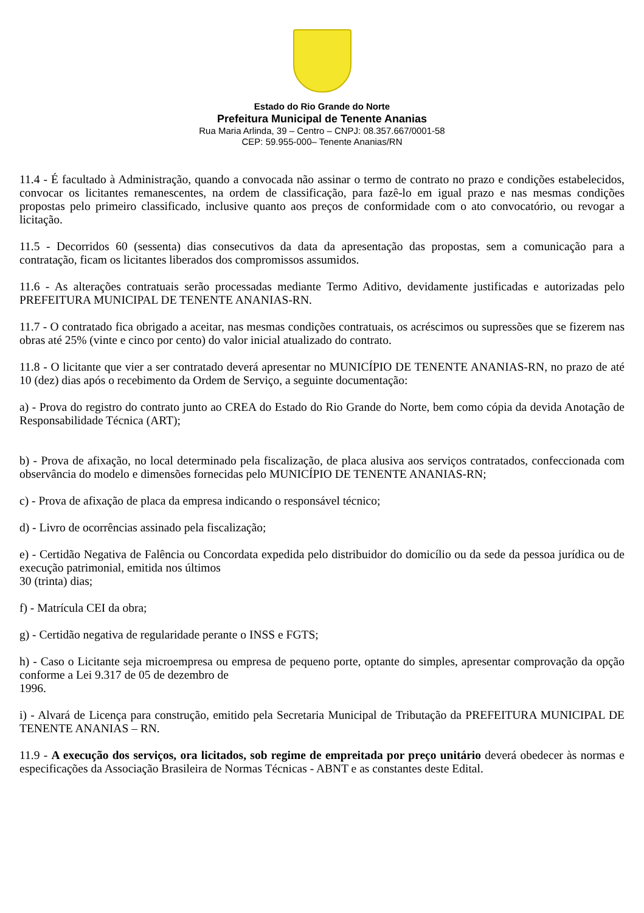Estado do Rio Grande do Norte
Prefeitura Municipal de Tenente Ananias
Rua Maria Arlinda, 39 – Centro – CNPJ: 08.357.667/0001-58
CEP: 59.955-000– Tenente Ananias/RN
11.4 - É facultado à Administração, quando a convocada não assinar o termo de contrato no prazo e condições estabelecidos, convocar os licitantes remanescentes, na ordem de classificação, para fazê-lo em igual prazo e nas mesmas condições propostas pelo primeiro classificado, inclusive quanto aos preços de conformidade com o ato convocatório, ou revogar a licitação.
11.5 - Decorridos 60 (sessenta) dias consecutivos da data da apresentação das propostas, sem a comunicação para a contratação, ficam os licitantes liberados dos compromissos assumidos.
11.6 - As alterações contratuais serão processadas mediante Termo Aditivo, devidamente justificadas e autorizadas pelo PREFEITURA MUNICIPAL DE TENENTE ANANIAS-RN.
11.7 - O contratado fica obrigado a aceitar, nas mesmas condições contratuais, os acréscimos ou supressões que se fizerem nas obras até 25% (vinte e cinco por cento) do valor inicial atualizado do contrato.
11.8 - O licitante que vier a ser contratado deverá apresentar no MUNICÍPIO DE TENENTE ANANIAS-RN, no prazo de até 10 (dez) dias após o recebimento da Ordem de Serviço, a seguinte documentação:
a) - Prova do registro do contrato junto ao CREA do Estado do Rio Grande do Norte, bem como cópia da devida Anotação de Responsabilidade Técnica (ART);
b) - Prova de afixação, no local determinado pela fiscalização, de placa alusiva aos serviços contratados, confeccionada com observância do modelo e dimensões fornecidas pelo MUNICÍPIO DE TENENTE ANANIAS-RN;
c) - Prova de afixação de placa da empresa indicando o responsável técnico;
d) - Livro de ocorrências assinado pela fiscalização;
e) - Certidão Negativa de Falência ou Concordata expedida pelo distribuidor do domicílio ou da sede da pessoa jurídica ou de execução patrimonial, emitida nos últimos
30 (trinta) dias;
f) - Matrícula CEI da obra;
g) - Certidão negativa de regularidade perante o INSS e FGTS;
h) - Caso o Licitante seja microempresa ou empresa de pequeno porte, optante do simples, apresentar comprovação da opção conforme a Lei 9.317 de 05 de dezembro de
1996.
i) - Alvará de Licença para construção, emitido pela Secretaria Municipal de Tributação da PREFEITURA MUNICIPAL DE TENENTE ANANIAS – RN.
11.9 - A execução dos serviços, ora licitados, sob regime de empreitada por preço unitário deverá obedecer às normas e especificações da Associação Brasileira de Normas Técnicas - ABNT e as constantes deste Edital.